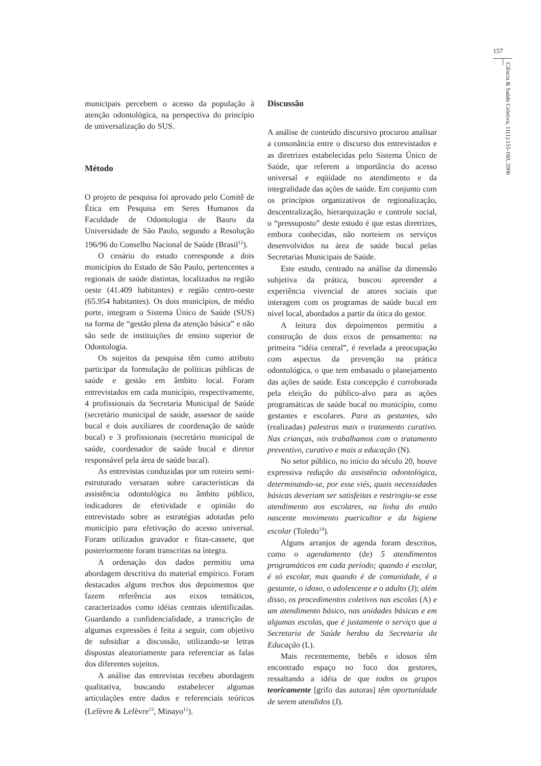157
Ciência & Saúde Coletiva, 11(1):155-160, 2006
municipais percebem o acesso da população à atenção odontológica, na perspectiva do princípio de universalização do SUS.
Método
O projeto de pesquisa foi aprovado pelo Comitê de Ética em Pesquisa em Seres Humanos da Faculdade de Odontologia de Bauru da Universidade de São Paulo, segundo a Resolução 196/96 do Conselho Nacional de Saúde (Brasil<sup>12</sup>).
O cenário do estudo corresponde a dois municípios do Estado de São Paulo, pertencentes a regionais de saúde distintas, localizados na região oeste (41.409 habitantes) e região centro-oeste (65.954 habitantes). Os dois municípios, de médio porte, integram o Sistema Único de Saúde (SUS) na forma de “gestão plena da atenção básica” e não são sede de instituições de ensino superior de Odontologia.
Os sujeitos da pesquisa têm como atributo participar da formulação de políticas públicas de saúde e gestão em âmbito local. Foram entrevistados em cada município, respectivamente, 4 profissionais da Secretaria Municipal de Saúde (secretário municipal de saúde, assessor de saúde bucal e dois auxiliares de coordenação de saúde bucal) e 3 profissionais (secretário municipal de saúde, coordenador de saúde bucal e diretor responsável pela área de saúde bucal).
As entrevistas conduzidas por um roteiro semi-estruturado versaram sobre características da assistência odontológica no âmbito público, indicadores de efetividade e opinião do entrevistado sobre as estratégias adotadas pelo município para efetivação do acesso universal. Foram utilizados gravador e fitas-cassete, que posteriormente foram transcritas na íntegra.
A ordenação dos dados permitiu uma abordagem descritiva do material empírico. Foram destacados alguns trechos dos depoimentos que fazem referência aos eixos temáticos, caracterizados como idéias centrais identificadas. Guardando a confidencialidade, a transcrição de algumas expressões é feita a seguir, com objetivo de subsidiar a discussão, utilizando-se letras dispostas aleatoriamente para referenciar as falas dos diferentes sujeitos.
A análise das entrevistas recebeu abordagem qualitativa, buscando estabelecer algumas articulações entre dados e referenciais teóricos (Lefèvre & Lefèvre<sup>13</sup>, Minayo<sup>11</sup>).
Discussão
A análise de conteúdo discursivo procurou analisar a consonância entre o discurso dos entrevistados e as diretrizes estabelecidas pelo Sistema Único de Saúde, que referem a importância do acesso universal e eqüidade no atendimento e da integralidade das ações de saúde. Em conjunto com os princípios organizativos de regionalização, descentralização, hierarquização e controle social, o “pressuposto” deste estudo é que estas diretrizes, embora conhecidas, não norteiem os serviços desenvolvidos na área de saúde bucal pelas Secretarias Municipais de Saúde.
Este estudo, centrado na análise da dimensão subjetiva da prática, buscou apreender a experiência vivencial de atores sociais que interagem com os programas de saúde bucal em nível local, abordados a partir da ótica do gestor.
A leitura dos depoimentos permitiu a construção de dois eixos de pensamento: na primeira “idéia central”, é revelada a preocupação com aspectos da prevenção na prática odontológica, o que tem embasado o planejamento das ações de saúde. Esta concepção é corroborada pela eleição do público-alvo para as ações programáticas de saúde bucal no município, como gestantes e escolares. Para as gestantes, são (realizadas) palestras mais o tratamento curativo. Nas crianças, nós trabalhamos com o tratamento preventivo, curativo e mais a educação (N).
No setor público, no início do século 20, houve expressiva redução da assistência odontológica, determinando-se, por esse viés, quais necessidades básicas deveriam ser satisfeitas e restringiu-se esse atendimento aos escolares, na linha do então nascente movimento puericultor e da higiene escolar (Toledo<sup>14</sup>).
Alguns arranjos de agenda foram descritos, como o agendamento (de) 5 atendimentos programáticos em cada período; quando é escolar, é só escolar, mas quando é de comunidade, é a gestante, o idoso, o adolescente e o adulto (J); além disso, os procedimentos coletivos nas escolas (A) e um atendimento básico, nas unidades básicas e em algumas escolas, que é justamente o serviço que a Secretaria de Saúde herdou da Secretaria da Educação (L).
Mais recentemente, bebês e idosos têm encontrado espaço no foco dos gestores, ressaltando a idéia de que todos os grupos teoricamente [grifo das autoras] têm oportunidade de serem atendidos (J).